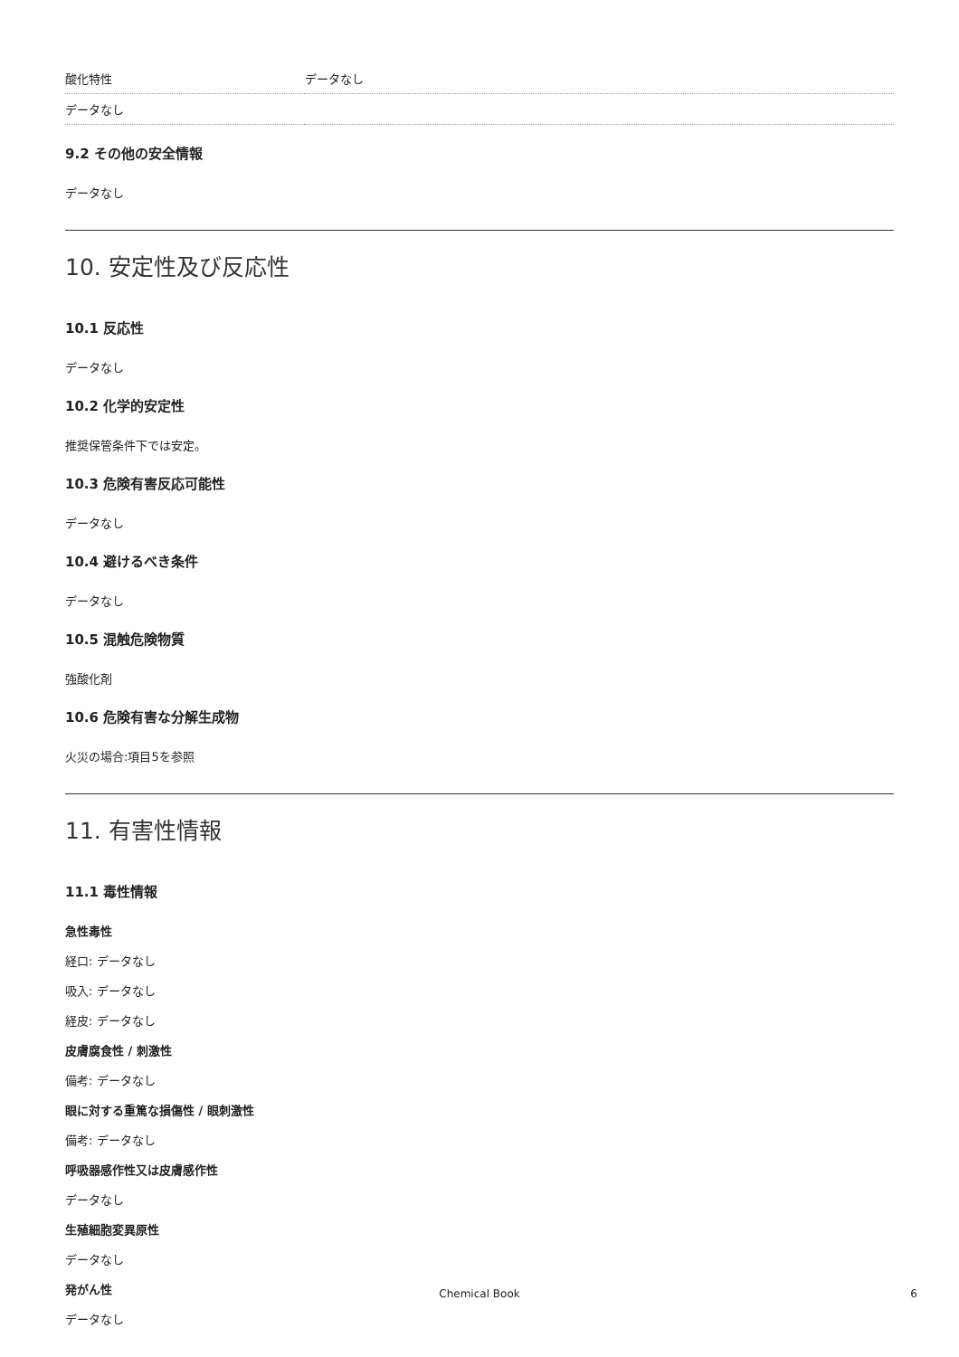| 酸化特性 | データなし |
| データなし | |
9.2 その他の安全情報
データなし
10. 安定性及び反応性
10.1 反応性
データなし
10.2 化学的安定性
推奨保管条件下では安定。
10.3 危険有害反応可能性
データなし
10.4 避けるべき条件
データなし
10.5 混触危険物質
強酸化剤
10.6 危険有害な分解生成物
火災の場合:項目5を参照
11. 有害性情報
11.1 毒性情報
急性毒性
経口: データなし
吸入: データなし
経皮: データなし
皮膚腐食性 / 刺激性
備考: データなし
眼に対する重篤な損傷性 / 眼刺激性
備考: データなし
呼吸器感作性又は皮膚感作性
データなし
生殖細胞変異原性
データなし
発がん性
データなし
Chemical Book 6